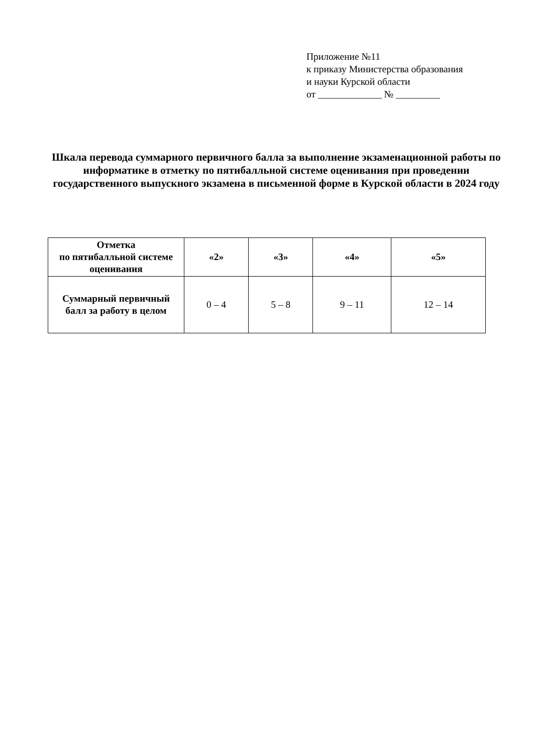Приложение №11
к приказу Министерства образования
и науки Курской области
от _____________ № _________
Шкала перевода суммарного первичного балла за выполнение экзаменационной работы по информатике в отметку по пятибалльной системе оценивания при проведении государственного выпускного экзамена в письменной форме в Курской области в 2024 году
| Отметка по пятибалльной системе оценивания | «2» | «3» | «4» | «5» |
| --- | --- | --- | --- | --- |
| Суммарный первичный балл за работу в целом | 0 – 4 | 5 – 8 | 9 – 11 | 12 – 14 |